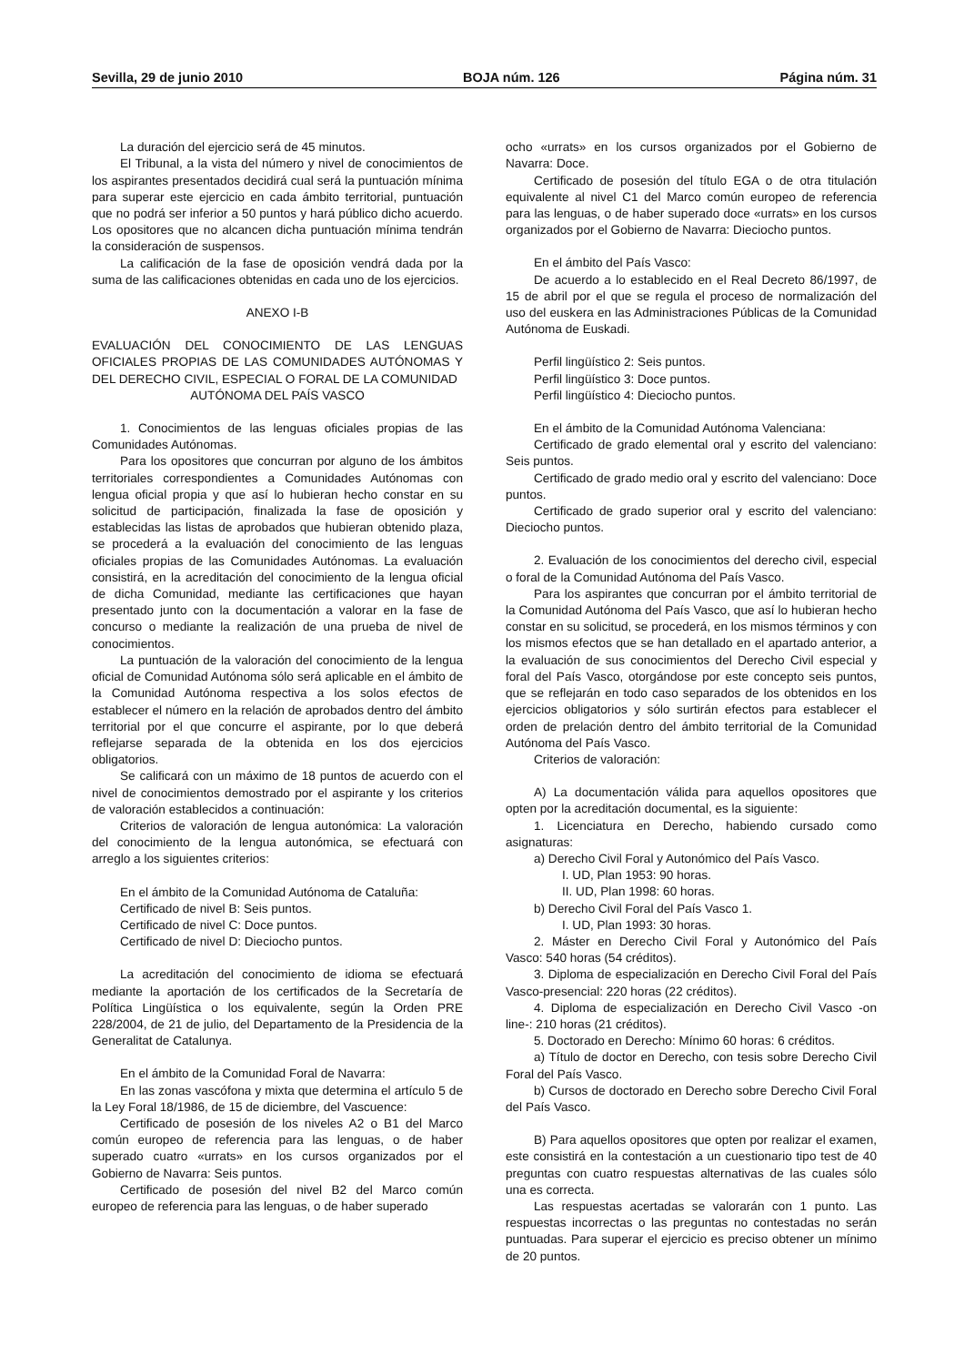Sevilla, 29 de junio 2010 BOJA núm. 126 Página núm. 31
La duración del ejercicio será de 45 minutos.
El Tribunal, a la vista del número y nivel de conocimientos de los aspirantes presentados decidirá cual será la puntuación mínima para superar este ejercicio en cada ámbito territorial, puntuación que no podrá ser inferior a 50 puntos y hará público dicho acuerdo. Los opositores que no alcancen dicha puntuación mínima tendrán la consideración de suspensos.
La calificación de la fase de oposición vendrá dada por la suma de las calificaciones obtenidas en cada uno de los ejercicios.
ANEXO I-B
EVALUACIÓN DEL CONOCIMIENTO DE LAS LENGUAS OFICIALES PROPIAS DE LAS COMUNIDADES AUTÓNOMAS Y DEL DERECHO CIVIL, ESPECIAL O FORAL DE LA COMUNIDAD
AUTÓNOMA DEL PAÍS VASCO
1. Conocimientos de las lenguas oficiales propias de las Comunidades Autónomas.
Para los opositores que concurran por alguno de los ámbitos territoriales correspondientes a Comunidades Autónomas con lengua oficial propia y que así lo hubieran hecho constar en su solicitud de participación, finalizada la fase de oposición y establecidas las listas de aprobados que hubieran obtenido plaza, se procederá a la evaluación del conocimiento de las lenguas oficiales propias de las Comunidades Autónomas. La evaluación consistirá, en la acreditación del conocimiento de la lengua oficial de dicha Comunidad, mediante las certificaciones que hayan presentado junto con la documentación a valorar en la fase de concurso o mediante la realización de una prueba de nivel de conocimientos.
La puntuación de la valoración del conocimiento de la lengua oficial de Comunidad Autónoma sólo será aplicable en el ámbito de la Comunidad Autónoma respectiva a los solos efectos de establecer el número en la relación de aprobados dentro del ámbito territorial por el que concurre el aspirante, por lo que deberá reflejarse separada de la obtenida en los dos ejercicios obligatorios.
Se calificará con un máximo de 18 puntos de acuerdo con el nivel de conocimientos demostrado por el aspirante y los criterios de valoración establecidos a continuación:
Criterios de valoración de lengua autonómica: La valoración del conocimiento de la lengua autonómica, se efectuará con arreglo a los siguientes criterios:
En el ámbito de la Comunidad Autónoma de Cataluña:
Certificado de nivel B: Seis puntos.
Certificado de nivel C: Doce puntos.
Certificado de nivel D: Dieciocho puntos.
La acreditación del conocimiento de idioma se efectuará mediante la aportación de los certificados de la Secretaría de Política Lingüística o los equivalente, según la Orden PRE 228/2004, de 21 de julio, del Departamento de la Presidencia de la Generalitat de Catalunya.
En el ámbito de la Comunidad Foral de Navarra:
En las zonas vascófona y mixta que determina el artículo 5 de la Ley Foral 18/1986, de 15 de diciembre, del Vascuence:
Certificado de posesión de los niveles A2 o B1 del Marco común europeo de referencia para las lenguas, o de haber superado cuatro «urrats» en los cursos organizados por el Gobierno de Navarra: Seis puntos.
Certificado de posesión del nivel B2 del Marco común europeo de referencia para las lenguas, o de haber superado
ocho «urrats» en los cursos organizados por el Gobierno de Navarra: Doce.
Certificado de posesión del título EGA o de otra titulación equivalente al nivel C1 del Marco común europeo de referencia para las lenguas, o de haber superado doce «urrats» en los cursos organizados por el Gobierno de Navarra: Dieciocho puntos.
En el ámbito del País Vasco:
De acuerdo a lo establecido en el Real Decreto 86/1997, de 15 de abril por el que se regula el proceso de normalización del uso del euskera en las Administraciones Públicas de la Comunidad Autónoma de Euskadi.
Perfil lingüístico 2: Seis puntos.
Perfil lingüístico 3: Doce puntos.
Perfil lingüístico 4: Dieciocho puntos.
En el ámbito de la Comunidad Autónoma Valenciana:
Certificado de grado elemental oral y escrito del valenciano: Seis puntos.
Certificado de grado medio oral y escrito del valenciano: Doce puntos.
Certificado de grado superior oral y escrito del valenciano: Dieciocho puntos.
2. Evaluación de los conocimientos del derecho civil, especial o foral de la Comunidad Autónoma del País Vasco.
Para los aspirantes que concurran por el ámbito territorial de la Comunidad Autónoma del País Vasco, que así lo hubieran hecho constar en su solicitud, se procederá, en los mismos términos y con los mismos efectos que se han detallado en el apartado anterior, a la evaluación de sus conocimientos del Derecho Civil especial y foral del País Vasco, otorgándose por este concepto seis puntos, que se reflejarán en todo caso separados de los obtenidos en los ejercicios obligatorios y sólo surtirán efectos para establecer el orden de prelación dentro del ámbito territorial de la Comunidad Autónoma del País Vasco.
Criterios de valoración:
A) La documentación válida para aquellos opositores que opten por la acreditación documental, es la siguiente:
1. Licenciatura en Derecho, habiendo cursado como asignaturas:
a) Derecho Civil Foral y Autonómico del País Vasco.
I. UD, Plan 1953: 90 horas.
II. UD, Plan 1998: 60 horas.
b) Derecho Civil Foral del País Vasco 1.
I. UD, Plan 1993: 30 horas.
2. Máster en Derecho Civil Foral y Autonómico del País Vasco: 540 horas (54 créditos).
3. Diploma de especialización en Derecho Civil Foral del País Vasco-presencial: 220 horas (22 créditos).
4. Diploma de especialización en Derecho Civil Vasco -on line-: 210 horas (21 créditos).
5. Doctorado en Derecho: Mínimo 60 horas: 6 créditos.
a) Título de doctor en Derecho, con tesis sobre Derecho Civil Foral del País Vasco.
b) Cursos de doctorado en Derecho sobre Derecho Civil Foral del País Vasco.
B) Para aquellos opositores que opten por realizar el examen, este consistirá en la contestación a un cuestionario tipo test de 40 preguntas con cuatro respuestas alternativas de las cuales sólo una es correcta.
Las respuestas acertadas se valorarán con 1 punto. Las respuestas incorrectas o las preguntas no contestadas no serán puntuadas. Para superar el ejercicio es preciso obtener un mínimo de 20 puntos.